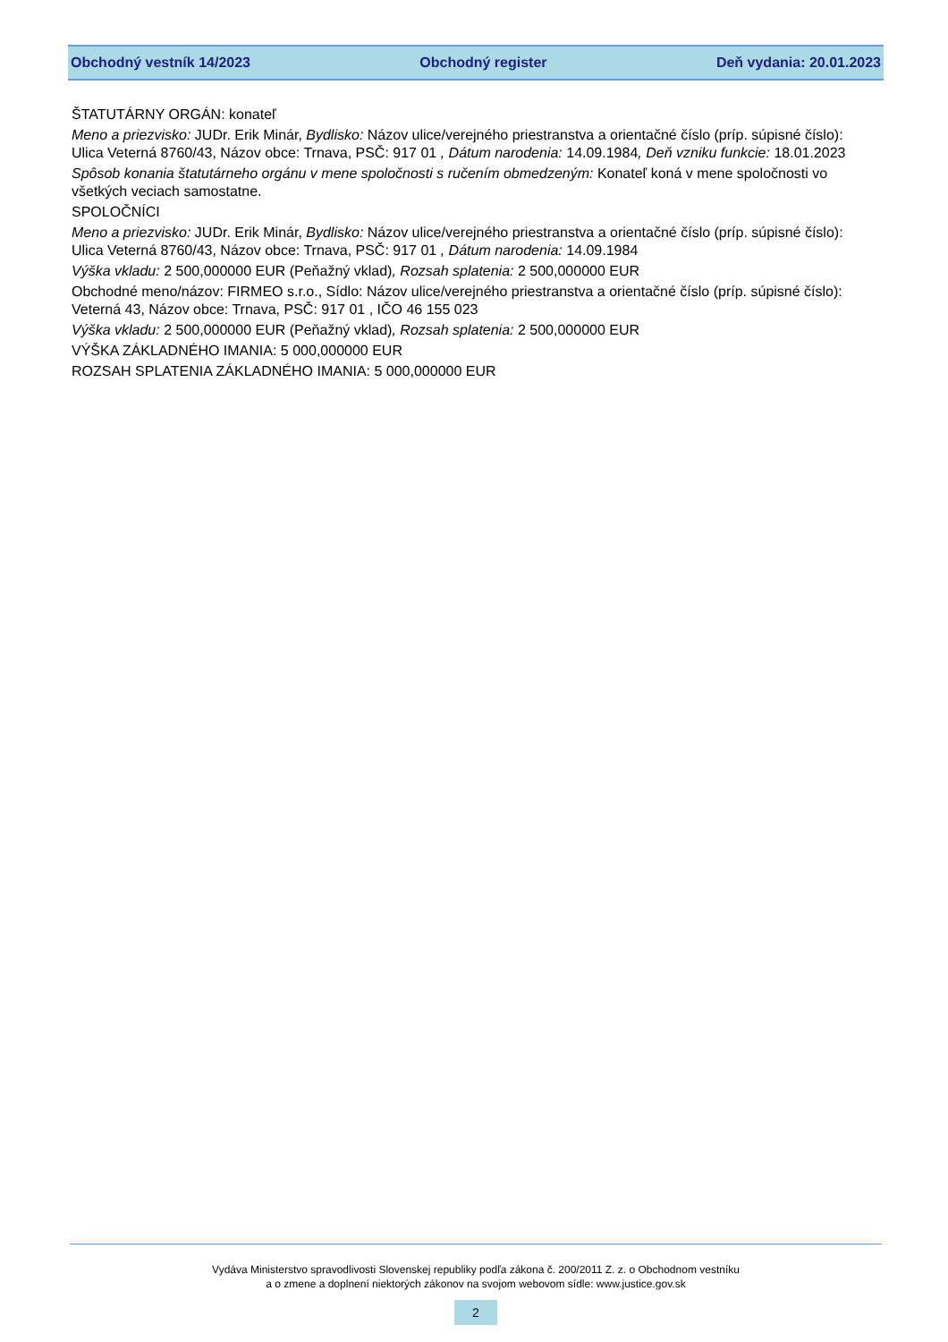Obchodný vestník 14/2023 Obchodný register Deň vydania: 20.01.2023
ŠTATUTÁRNY ORGÁN: konateľ
Meno a priezvisko: JUDr. Erik Minár, Bydlisko: Názov ulice/verejného priestranstva a orientačné číslo (príp. súpisné číslo): Ulica Veterná 8760/43, Názov obce: Trnava, PSČ: 917 01 , Dátum narodenia: 14.09.1984, Deň vzniku funkcie: 18.01.2023
Spôsob konania štatutárneho orgánu v mene spoločnosti s ručením obmedzeným: Konateľ koná v mene spoločnosti vo všetkých veciach samostatne.
SPOLOČNÍCI
Meno a priezvisko: JUDr. Erik Minár, Bydlisko: Názov ulice/verejného priestranstva a orientačné číslo (príp. súpisné číslo): Ulica Veterná 8760/43, Názov obce: Trnava, PSČ: 917 01 , Dátum narodenia: 14.09.1984
Výška vkladu: 2 500,000000 EUR (Peňažný vklad), Rozsah splatenia: 2 500,000000 EUR
Obchodné meno/názov: FIRMEO s.r.o., Sídlo: Názov ulice/verejného priestranstva a orientačné číslo (príp. súpisné číslo): Veterná 43, Názov obce: Trnava, PSČ: 917 01 , IČO 46 155 023
Výška vkladu: 2 500,000000 EUR (Peňažný vklad), Rozsah splatenia: 2 500,000000 EUR
VÝŠKA ZÁKLADNÉHO IMANIA: 5 000,000000 EUR
ROZSAH SPLATENIA ZÁKLADNÉHO IMANIA: 5 000,000000 EUR
Vydáva Ministerstvo spravodlivosti Slovenskej republiky podľa zákona č. 200/2011 Z. z. o Obchodnom vestníku
a o zmene a doplnení niektorých zákonov na svojom webovom sídle: www.justice.gov.sk
2